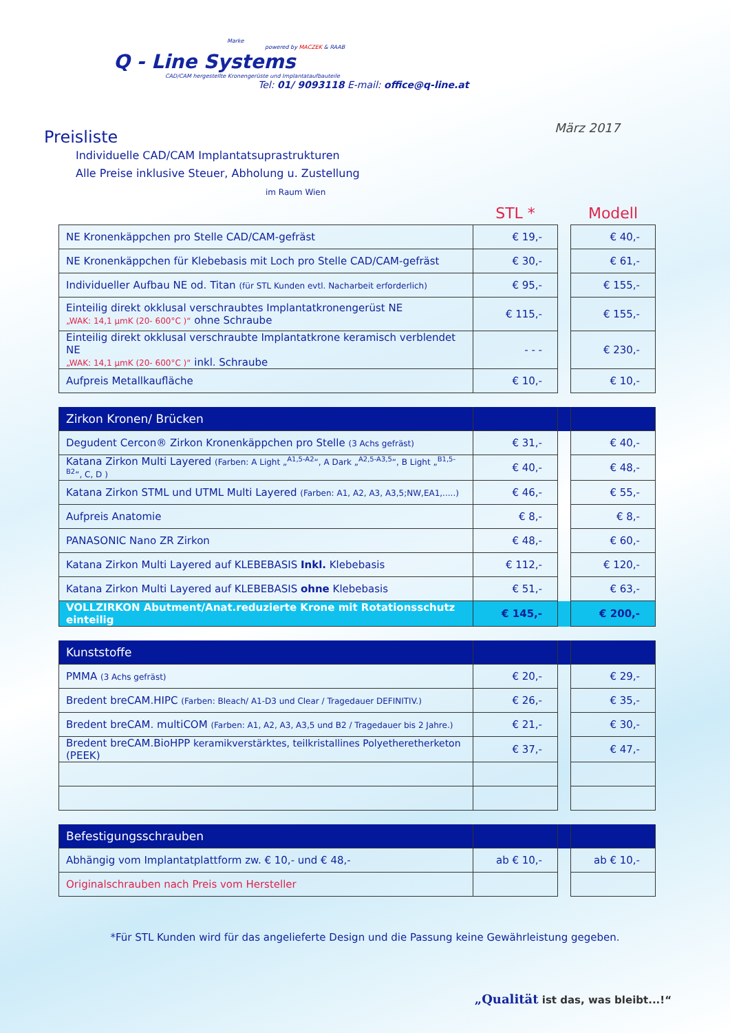Marke
powered by MACZEK & RAAB
Q - Line Systems
CAD/CAM hergestellte Kronengerüste und Implantataufbauteile
Tel: 01/ 9093118 E-mail: office@q-line.at
März 2017
Preisliste
Individuelle CAD/CAM Implantatsuprastrukturen
Alle Preise inklusive Steuer, Abholung u. Zustellung
im Raum Wien
| | STL * | | Modell |
| NE Kronenkäppchen pro Stelle CAD/CAM-gefräst | € 19,- | | € 40,- |
| NE Kronenkäppchen für Klebebasis mit Loch pro Stelle CAD/CAM-gefräst | € 30,- | | € 61,- |
| Individueller Aufbau NE od. Titan (für STL Kunden evtl. Nacharbeit erforderlich) | € 95,- | | € 155,- |
| Einteilig direkt okklusal verschraubtes Implantatkronengerüst NE „WAK: 14,1 µmK (20- 600°C )“ ohne Schraube | € 115,- | | € 155,- |
| Einteilig direkt okklusal verschraubte Implantatkrone keramisch verblendet NE „WAK: 14,1 µmK (20- 600°C )“ inkl. Schraube | - - - | | € 230,- |
| Aufpreis Metallkaufläche | € 10,- | | € 10,- |
| Zirkon Kronen/ Brücken | | | |
| Degudent Cercon® Zirkon Kronenkäppchen pro Stelle (3 Achs gefräst) | € 31,- | | € 40,- |
| Katana Zirkon Multi Layered (Farben: A Light „<sup>A1,5-A2</sup>“, A Dark „<sup>A2,5-A3,5</sup>“, B Light „<sup>B1,5-B2</sup>“, C, D ) | € 40,- | | € 48,- |
| Katana Zirkon STML und UTML Multi Layered (Farben: A1, A2, A3, A3,5;NW,EA1,.....) | € 46,- | | € 55,- |
| Aufpreis Anatomie | € 8,- | | € 8,- |
| PANASONIC Nano ZR Zirkon | € 48,- | | € 60,- |
| Katana Zirkon Multi Layered auf KLEBEBASIS Inkl. Klebebasis | € 112,- | | € 120,- |
| Katana Zirkon Multi Layered auf KLEBEBASIS ohne Klebebasis | € 51,- | | € 63,- |
| VOLLZIRKON Abutment/Anat.reduzierte Krone mit Rotationsschutz einteilig | € 145,- | | € 200,- |
| Kunststoffe | | | |
| PMMA (3 Achs gefräst) | € 20,- | | € 29,- |
| Bredent breCAM.HIPC (Farben: Bleach/ A1-D3 und Clear / Tragedauer DEFINITIV.) | € 26,- | | € 35,- |
| Bredent breCAM. multiCOM (Farben: A1, A2, A3, A3,5 und B2 / Tragedauer bis 2 Jahre.) | € 21,- | | € 30,- |
| Bredent breCAM.BioHPP keramikverstärktes, teilkristallines Polyetheretherketon (PEEK) | € 37,- | | € 47,- |
| Befestigungsschrauben | | | |
| Abhängig vom Implantatplattform zw. € 10,- und € 48,- | ab € 10,- | | ab € 10,- |
| Originalschrauben nach Preis vom Hersteller | | | |
*Für STL Kunden wird für das angelieferte Design und die Passung keine Gewährleistung gegeben.
„Qualität ist das, was bleibt...!“